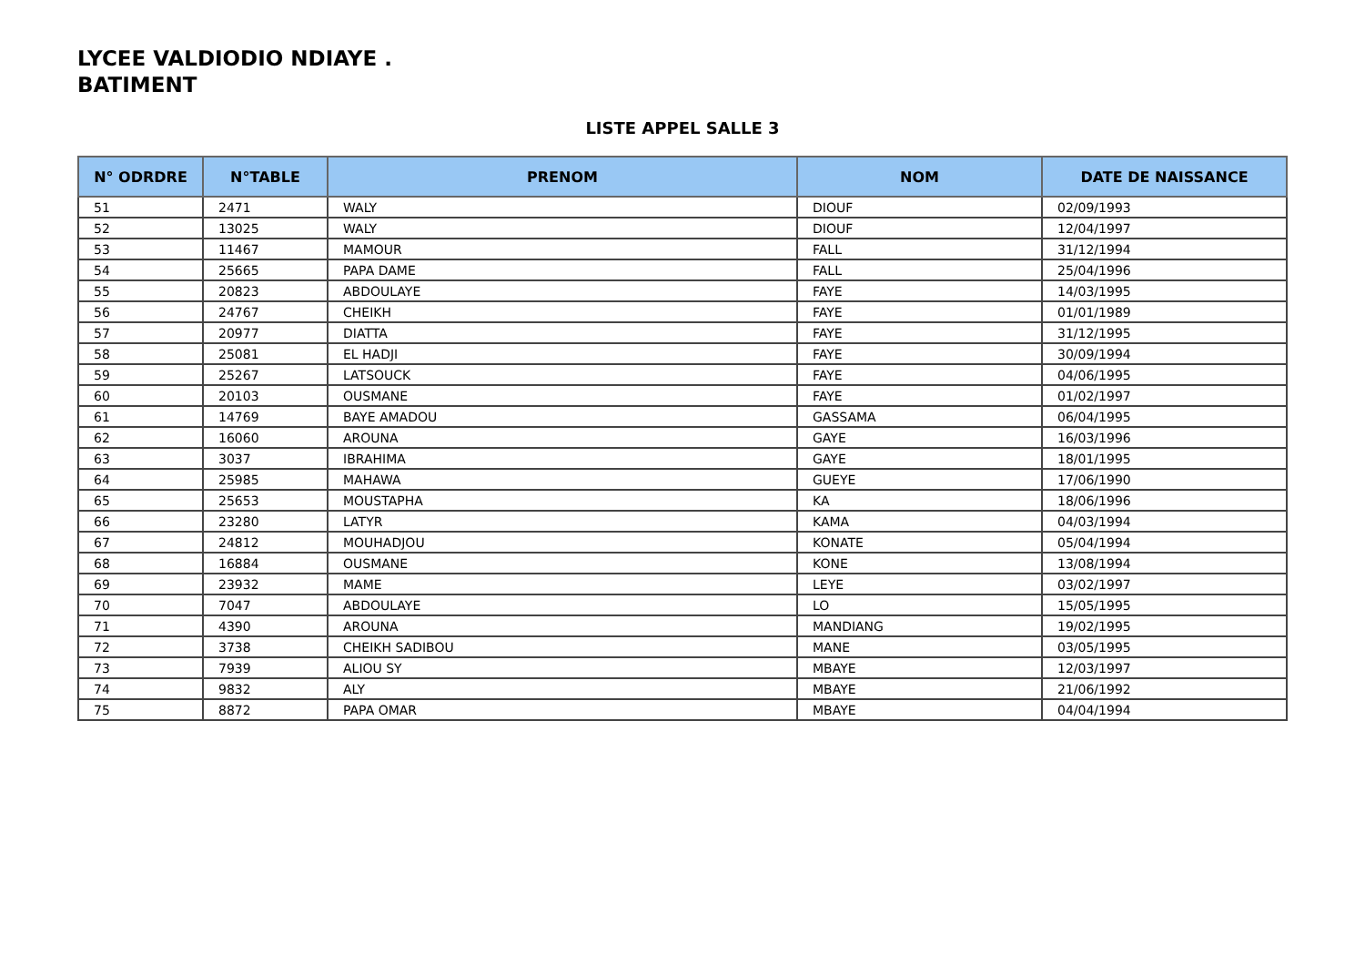LYCEE VALDIODIO NDIAYE .
BATIMENT
LISTE APPEL SALLE 3
| N° ODRDRE | N°TABLE | PRENOM | NOM | DATE DE NAISSANCE |
| --- | --- | --- | --- | --- |
| 51 | 2471 | WALY | DIOUF | 02/09/1993 |
| 52 | 13025 | WALY | DIOUF | 12/04/1997 |
| 53 | 11467 | MAMOUR | FALL | 31/12/1994 |
| 54 | 25665 | PAPA DAME | FALL | 25/04/1996 |
| 55 | 20823 | ABDOULAYE | FAYE | 14/03/1995 |
| 56 | 24767 | CHEIKH | FAYE | 01/01/1989 |
| 57 | 20977 | DIATTA | FAYE | 31/12/1995 |
| 58 | 25081 | EL HADJI | FAYE | 30/09/1994 |
| 59 | 25267 | LATSOUCK | FAYE | 04/06/1995 |
| 60 | 20103 | OUSMANE | FAYE | 01/02/1997 |
| 61 | 14769 | BAYE AMADOU | GASSAMA | 06/04/1995 |
| 62 | 16060 | AROUNA | GAYE | 16/03/1996 |
| 63 | 3037 | IBRAHIMA | GAYE | 18/01/1995 |
| 64 | 25985 | MAHAWA | GUEYE | 17/06/1990 |
| 65 | 25653 | MOUSTAPHA | KA | 18/06/1996 |
| 66 | 23280 | LATYR | KAMA | 04/03/1994 |
| 67 | 24812 | MOUHADJOU | KONATE | 05/04/1994 |
| 68 | 16884 | OUSMANE | KONE | 13/08/1994 |
| 69 | 23932 | MAME | LEYE | 03/02/1997 |
| 70 | 7047 | ABDOULAYE | LO | 15/05/1995 |
| 71 | 4390 | AROUNA | MANDIANG | 19/02/1995 |
| 72 | 3738 | CHEIKH SADIBOU | MANE | 03/05/1995 |
| 73 | 7939 | ALIOU SY | MBAYE | 12/03/1997 |
| 74 | 9832 | ALY | MBAYE | 21/06/1992 |
| 75 | 8872 | PAPA OMAR | MBAYE | 04/04/1994 |